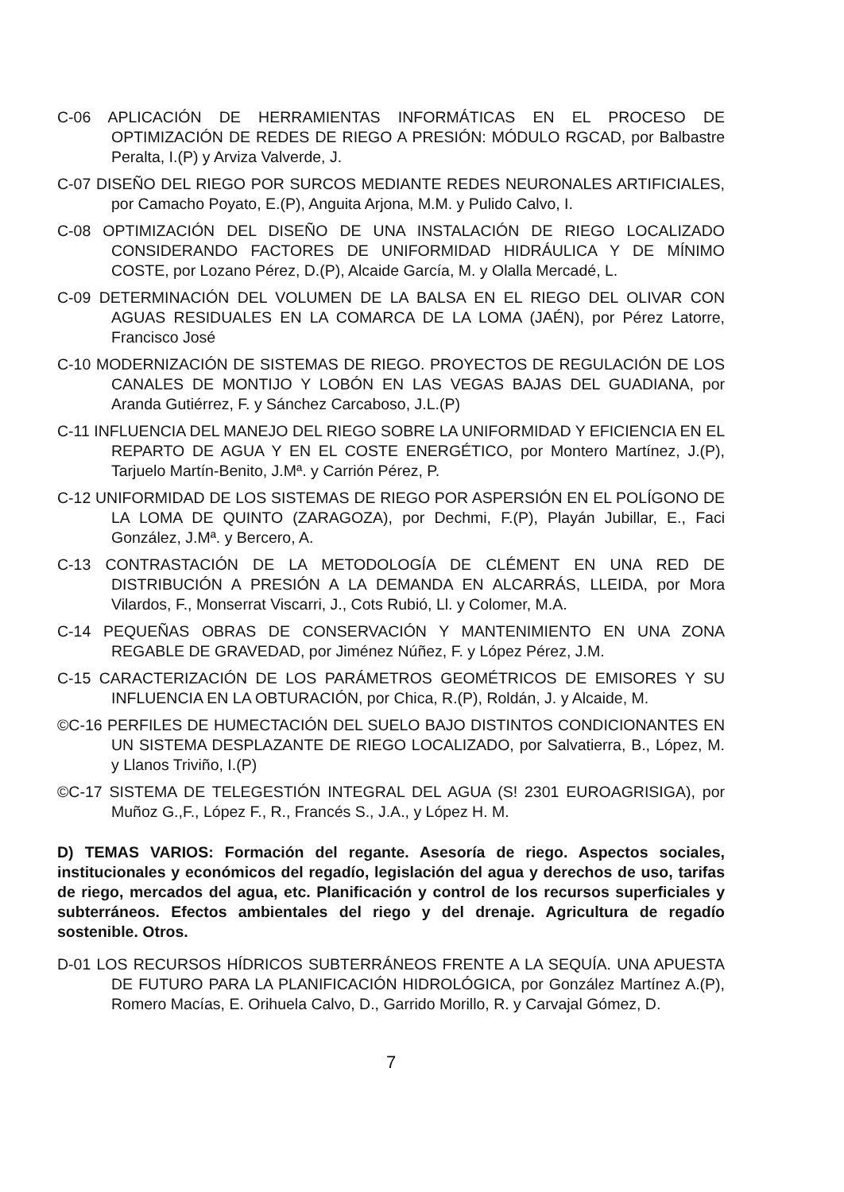C-06 APLICACIÓN DE HERRAMIENTAS INFORMÁTICAS EN EL PROCESO DE OPTIMIZACIÓN DE REDES DE RIEGO A PRESIÓN: MÓDULO RGCAD, por Balbastre Peralta, I.(P) y Arviza Valverde, J.
C-07 DISEÑO DEL RIEGO POR SURCOS MEDIANTE REDES NEURONALES ARTIFICIALES, por Camacho Poyato, E.(P), Anguita Arjona, M.M. y Pulido Calvo, I.
C-08 OPTIMIZACIÓN DEL DISEÑO DE UNA INSTALACIÓN DE RIEGO LOCALIZADO CONSIDERANDO FACTORES DE UNIFORMIDAD HIDRÁULICA Y DE MÍNIMO COSTE, por Lozano Pérez, D.(P), Alcaide García, M. y Olalla Mercadé, L.
C-09 DETERMINACIÓN DEL VOLUMEN DE LA BALSA EN EL RIEGO DEL OLIVAR CON AGUAS RESIDUALES EN LA COMARCA DE LA LOMA (JAÉN), por Pérez Latorre, Francisco José
C-10 MODERNIZACIÓN DE SISTEMAS DE RIEGO. PROYECTOS DE REGULACIÓN DE LOS CANALES DE MONTIJO Y LOBÓN EN LAS VEGAS BAJAS DEL GUADIANA, por Aranda Gutiérrez, F. y Sánchez Carcaboso, J.L.(P)
C-11 INFLUENCIA DEL MANEJO DEL RIEGO SOBRE LA UNIFORMIDAD Y EFICIENCIA EN EL REPARTO DE AGUA Y EN EL COSTE ENERGÉTICO, por Montero Martínez, J.(P), Tarjuelo Martín-Benito, J.Mª. y Carrión Pérez, P.
C-12 UNIFORMIDAD DE LOS SISTEMAS DE RIEGO POR ASPERSIÓN EN EL POLÍGONO DE LA LOMA DE QUINTO (ZARAGOZA), por Dechmi, F.(P), Playán Jubillar, E., Faci González, J.Mª. y Bercero, A.
C-13 CONTRASTACIÓN DE LA METODOLOGÍA DE CLÉMENT EN UNA RED DE DISTRIBUCIÓN A PRESIÓN A LA DEMANDA EN ALCARRÁS, LLEIDA, por Mora Vilardos, F., Monserrat Viscarri, J., Cots Rubió, Ll. y Colomer, M.A.
C-14 PEQUEÑAS OBRAS DE CONSERVACIÓN Y MANTENIMIENTO EN UNA ZONA REGABLE DE GRAVEDAD, por Jiménez Núñez, F. y López Pérez, J.M.
C-15 CARACTERIZACIÓN DE LOS PARÁMETROS GEOMÉTRICOS DE EMISORES Y SU INFLUENCIA EN LA OBTURACIÓN, por Chica, R.(P), Roldán, J. y Alcaide, M.
©C-16 PERFILES DE HUMECTACIÓN DEL SUELO BAJO DISTINTOS CONDICIONANTES EN UN SISTEMA DESPLAZANTE DE RIEGO LOCALIZADO, por Salvatierra, B., López, M. y Llanos Triviño, I.(P)
©C-17 SISTEMA DE TELEGESTIÓN INTEGRAL DEL AGUA (S! 2301 EUROAGRISIGA), por Muñoz G.,F., López F., R., Francés S., J.A., y López H. M.
D) TEMAS VARIOS: Formación del regante. Asesoría de riego. Aspectos sociales, institucionales y económicos del regadío, legislación del agua y derechos de uso, tarifas de riego, mercados del agua, etc. Planificación y control de los recursos superficiales y subterráneos. Efectos ambientales del riego y del drenaje. Agricultura de regadío sostenible. Otros.
D-01 LOS RECURSOS HÍDRICOS SUBTERRÁNEOS FRENTE A LA SEQUÍA. UNA APUESTA DE FUTURO PARA LA PLANIFICACIÓN HIDROLÓGICA, por González Martínez A.(P), Romero Macías, E. Orihuela Calvo, D., Garrido Morillo, R. y Carvajal Gómez, D.
7